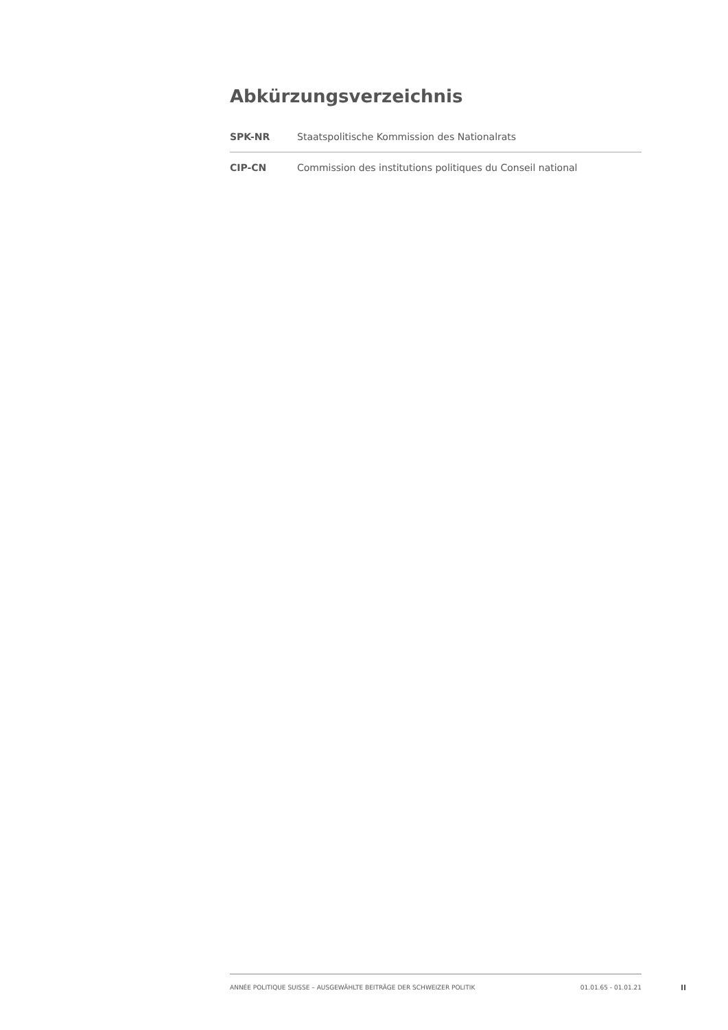Abkürzungsverzeichnis
| SPK-NR | Staatspolitische Kommission des Nationalrats |
| CIP-CN | Commission des institutions politiques du Conseil national |
ANNÉE POLITIQUE SUISSE – AUSGEWÄHLTE BEITRÄGE DER SCHWEIZER POLITIK 01.01.65 - 01.01.21
II